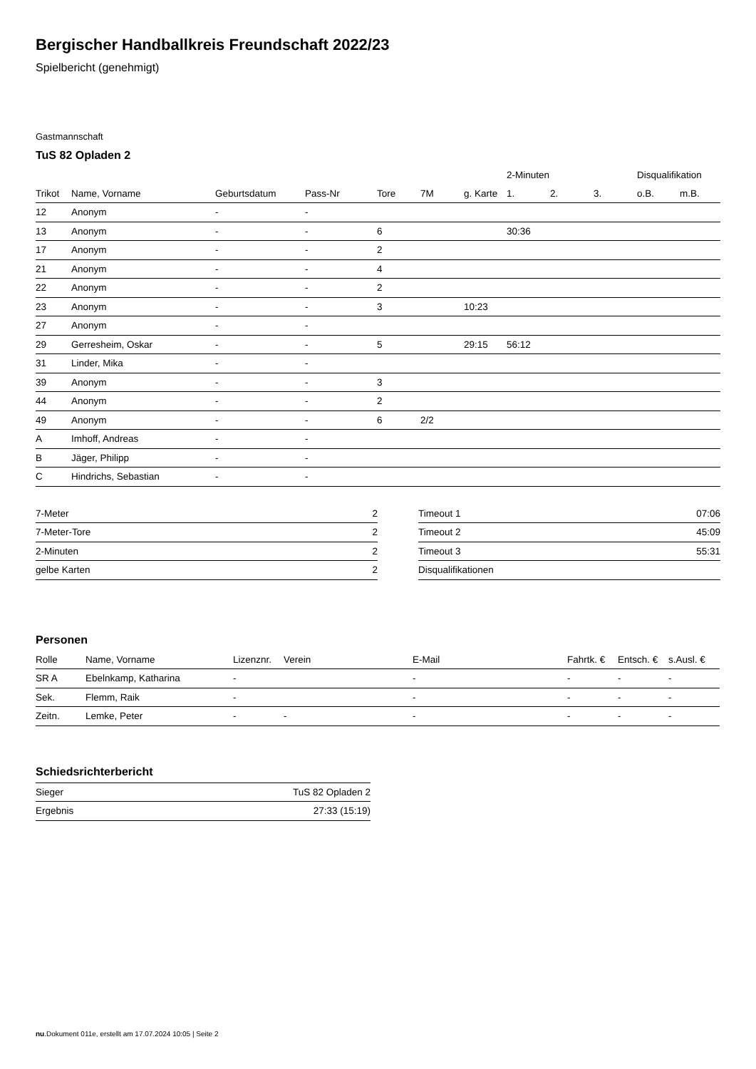Bergischer Handballkreis Freundschaft 2022/23
Spielbericht (genehmigt)
Gastmannschaft
TuS 82 Opladen 2
| | | | | | | | 2-Minuten | | | Disqualifikation | |
| --- | --- | --- | --- | --- | --- | --- | --- | --- | --- | --- | --- |
| Trikot | Name, Vorname | Geburtsdatum | Pass-Nr | Tore | 7M | g. Karte | 1. | 2. | 3. | o.B. | m.B. |
| 12 | Anonym | - | - | | | | | | | | |
| 13 | Anonym | - | - | 6 | | | 30:36 | | | | |
| 17 | Anonym | - | - | 2 | | | | | | | |
| 21 | Anonym | - | - | 4 | | | | | | | |
| 22 | Anonym | - | - | 2 | | | | | | | |
| 23 | Anonym | - | - | 3 | | 10:23 | | | | | |
| 27 | Anonym | - | - | | | | | | | | |
| 29 | Gerresheim, Oskar | - | - | 5 | | 29:15 | 56:12 | | | | |
| 31 | Linder, Mika | - | - | | | | | | | | |
| 39 | Anonym | - | - | 3 | | | | | | | |
| 44 | Anonym | - | - | 2 | | | | | | | |
| 49 | Anonym | - | - | 6 | 2/2 | | | | | | |
| A | Imhoff, Andreas | - | - | | | | | | | | |
| B | Jäger, Philipp | - | - | | | | | | | | |
| C | Hindrichs, Sebastian | - | - | | | | | | | | |
| 7-Meter | 2 |
| 7-Meter-Tore | 2 |
| 2-Minuten | 2 |
| gelbe Karten | 2 |
| Timeout 1 | 07:06 |
| Timeout 2 | 45:09 |
| Timeout 3 | 55:31 |
| Disqualifikationen | |
Personen
| Rolle | Name, Vorname | Lizenznr. | Verein | E-Mail | Fahrtk. € | Entsch. € | s.Ausl. € |
| --- | --- | --- | --- | --- | --- | --- | --- |
| SR A | Ebelnkamp, Katharina | - | | - | - | - | - |
| Sek. | Flemm, Raik | - | | - | - | - | - |
| Zeitn. | Lemke, Peter | - | - | - | - | - | - |
Schiedsrichterbericht
| Sieger | TuS 82 Opladen 2 |
| Ergebnis | 27:33 (15:19) |
nu.Dokument 011e, erstellt am 17.07.2024 10:05 | Seite 2